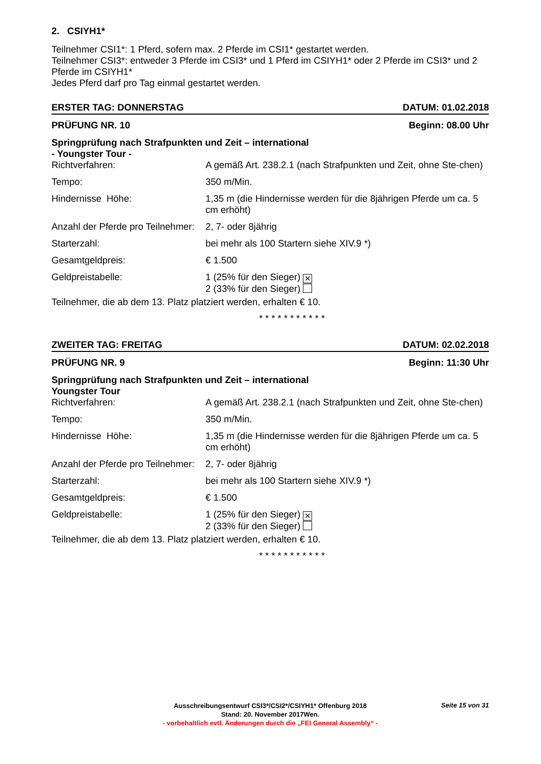2. CSIYH1*
Teilnehmer CSI1*: 1 Pferd, sofern max. 2 Pferde im CSI1* gestartet werden.
Teilnehmer CSI3*: entweder 3 Pferde im CSI3* und 1 Pferd im CSIYH1* oder 2 Pferde im CSI3* und 2 Pferde im CSIYH1*
Jedes Pferd darf pro Tag einmal gestartet werden.
ERSTER TAG: DONNERSTAG DATUM: 01.02.2018
PRÜFUNG NR. 10 Beginn: 08.00 Uhr
Springprüfung nach Strafpunkten und Zeit – international
- Youngster Tour -
Richtverfahren: A gemäß Art. 238.2.1 (nach Strafpunkten und Zeit, ohne Ste-chen)
Tempo: 350 m/Min.
Hindernisse Höhe: 1,35 m (die Hindernisse werden für die 8jährigen Pferde um ca. 5 cm erhöht)
Anzahl der Pferde pro Teilnehmer:
2, 7- oder 8jährig
Starterzahl: bei mehr als 100 Startern siehe XIV.9 *)
Gesamtgeldpreis: € 1.500
Geldpreistabelle: 1 (25% für den Sieger) ✕
2 (33% für den Sieger)
Teilnehmer, die ab dem 13. Platz platziert werden, erhalten € 10.
***********
ZWEITER TAG: FREITAG DATUM: 02.02.2018
PRÜFUNG NR. 9 Beginn: 11:30 Uhr
Springprüfung nach Strafpunkten und Zeit – international
Youngster Tour
Richtverfahren: A gemäß Art. 238.2.1 (nach Strafpunkten und Zeit, ohne Ste-chen)
Tempo: 350 m/Min.
Hindernisse Höhe: 1,35 m (die Hindernisse werden für die 8jährigen Pferde um ca. 5 cm erhöht)
Anzahl der Pferde pro Teilnehmer:
2, 7- oder 8jährig
Starterzahl: bei mehr als 100 Startern siehe XIV.9 *)
Gesamtgeldpreis: € 1.500
Geldpreistabelle: 1 (25% für den Sieger) ✕
2 (33% für den Sieger)
Teilnehmer, die ab dem 13. Platz platziert werden, erhalten € 10.
***********
Ausschreibungsentwurf CSI3*/CSI2*/CSIYH1* Offenburg 2018
Stand: 20. November 2017Wen.
- vorbehaltlich evtl. Änderungen durch die „FEI General Assembly“ -
Seite 15 von 31